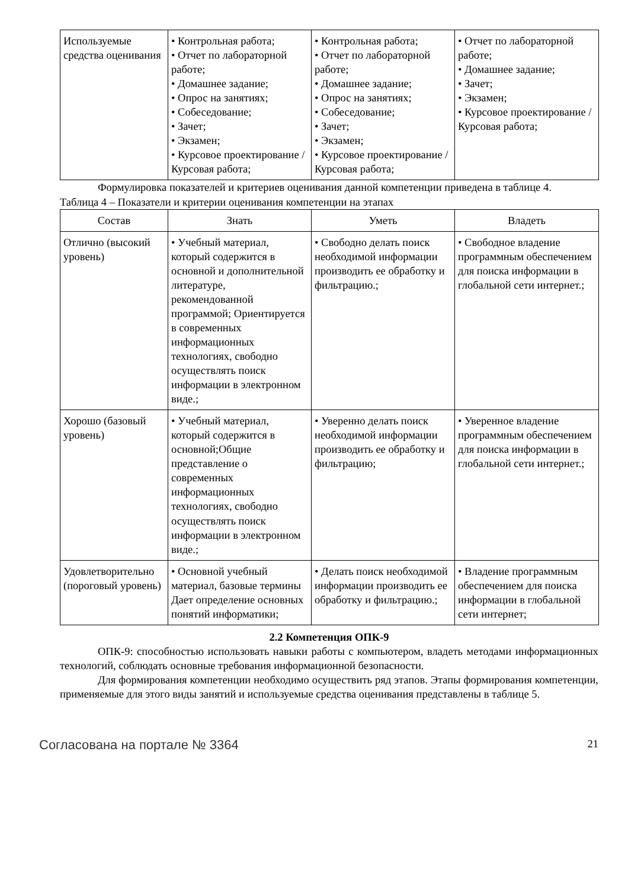| Используемые средства оценивания | • Контрольная работа; • Отчет по лабораторной работе; • Домашнее задание; • Опрос на занятиях; • Собеседование; • Зачет; • Экзамен; • Курсовое проектирование / Курсовая работа; | • Контрольная работа; • Отчет по лабораторной работе; • Домашнее задание; • Опрос на занятиях; • Собеседование; • Зачет; • Экзамен; • Курсовое проектирование / Курсовая работа; | • Отчет по лабораторной работе; • Домашнее задание; • Зачет; • Экзамен; • Курсовое проектирование / Курсовая работа; |
Формулировка показателей и критериев оценивания данной компетенции приведена в таблице 4.
Таблица 4 – Показатели и критерии оценивания компетенции на этапах
| Состав | Знать | Уметь | Владеть |
| --- | --- | --- | --- |
| Отлично (высокий уровень) | • Учебный материал, который содержится в основной и дополнительной литературе, рекомендованной программой; Ориентируется в современных информационных технологиях, свободно осуществлять поиск информации в электронном виде.; | • Свободно делать поиск необходимой информации производить ее обработку и фильтрацию.; | • Свободное владение программным обеспечением для поиска информации в глобальной сети интернет.; |
| Хорошо (базовый уровень) | • Учебный материал, который содержится в основной;Общие представление о современных информационных технологиях, свободно осуществлять поиск информации в электронном виде.; | • Уверенно делать поиск необходимой информации производить ее обработку и фильтрацию; | • Уверенное владение программным обеспечением для поиска информации в глобальной сети интернет.; |
| Удовлетворительно (пороговый уровень) | • Основной учебный материал, базовые термины Дает определение основных понятий информатики; | • Делать поиск необходимой информации производить ее обработку и фильтрацию.; | • Владение программным обеспечением для поиска информации в глобальной сети интернет; |
2.2 Компетенция ОПК-9
ОПК-9: способностью использовать навыки работы с компьютером, владеть методами информационных технологий, соблюдать основные требования информационной безопасности.
Для формирования компетенции необходимо осуществить ряд этапов. Этапы формирования компетенции, применяемые для этого виды занятий и используемые средства оценивания представлены в таблице 5.
Согласована на портале № 3364 21